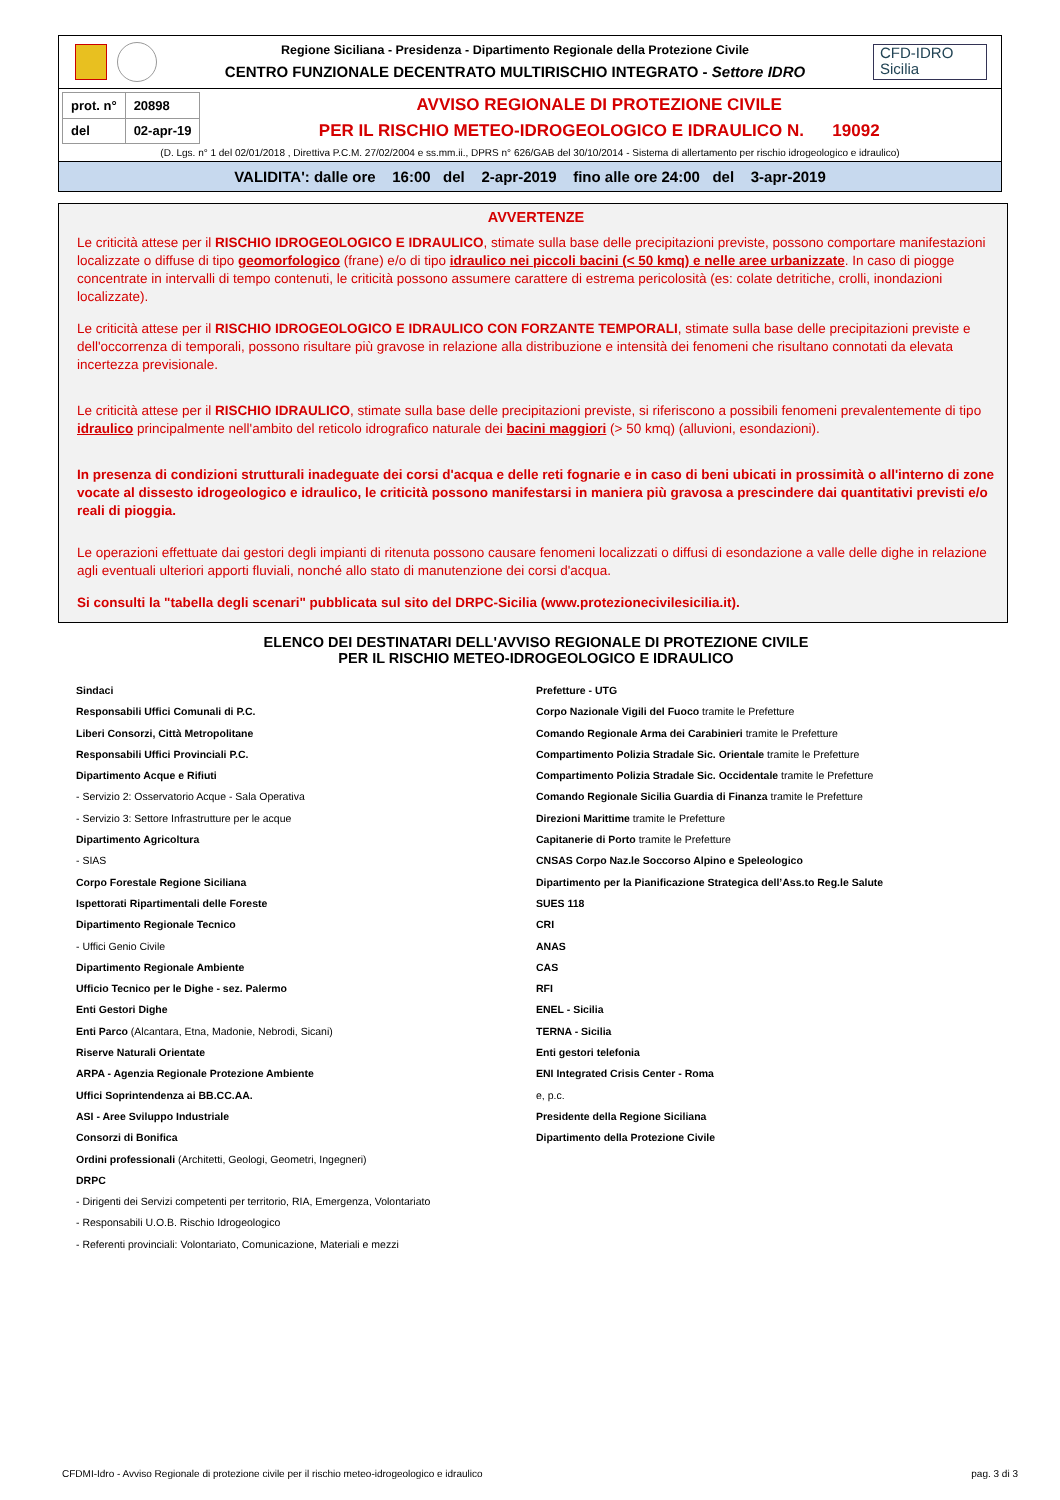Regione Siciliana - Presidenza - Dipartimento Regionale della Protezione Civile
CENTRO FUNZIONALE DECENTRATO MULTIRISCHIO INTEGRATO - Settore IDRO
CFD-IDRO
Sicilia
| prot. n° | 20898 |
| del | 02-apr-19 |
AVVISO REGIONALE DI PROTEZIONE CIVILE
PER IL RISCHIO METEO-IDROGEOLOGICO E IDRAULICO N. 19092
(D. Lgs. n° 1 del 02/01/2018 , Direttiva P.C.M. 27/02/2004 e ss.mm.ii., DPRS n° 626/GAB del 30/10/2014 - Sistema di allertamento per rischio idrogeologico e idraulico)
VALIDITA': dalle ore 16:00 del 2-apr-2019 fino alle ore 24:00 del 3-apr-2019
AVVERTENZE
Le criticità attese per il RISCHIO IDROGEOLOGICO E IDRAULICO, stimate sulla base delle precipitazioni previste, possono comportare manifestazioni localizzate o diffuse di tipo geomorfologico (frane) e/o di tipo idraulico nei piccoli bacini (< 50 kmq) e nelle aree urbanizzate. In caso di piogge concentrate in intervalli di tempo contenuti, le criticità possono assumere carattere di estrema pericolosità (es: colate detritiche, crolli, inondazioni localizzate).
Le criticità attese per il RISCHIO IDROGEOLOGICO E IDRAULICO CON FORZANTE TEMPORALI, stimate sulla base delle precipitazioni previste e dell'occorrenza di temporali, possono risultare più gravose in relazione alla distribuzione e intensità dei fenomeni che risultano connotati da elevata incertezza previsionale.
Le criticità attese per il RISCHIO IDRAULICO, stimate sulla base delle precipitazioni previste, si riferiscono a possibili fenomeni prevalentemente di tipo idraulico principalmente nell'ambito del reticolo idrografico naturale dei bacini maggiori (> 50 kmq) (alluvioni, esondazioni).
In presenza di condizioni strutturali inadeguate dei corsi d'acqua e delle reti fognarie e in caso di beni ubicati in prossimità o all'interno di zone vocate al dissesto idrogeologico e idraulico, le criticità possono manifestarsi in maniera più gravosa a prescindere dai quantitativi previsti e/o reali di pioggia.
Le operazioni effettuate dai gestori degli impianti di ritenuta possono causare fenomeni localizzati o diffusi di esondazione a valle delle dighe in relazione agli eventuali ulteriori apporti fluviali, nonché allo stato di manutenzione dei corsi d'acqua.
Si consulti la "tabella degli scenari" pubblicata sul sito del DRPC-Sicilia (www.protezionecivilesicilia.it).
ELENCO DEI DESTINATARI DELL'AVVISO REGIONALE DI PROTEZIONE CIVILE
PER IL RISCHIO METEO-IDROGEOLOGICO E IDRAULICO
Sindaci
Responsabili Uffici Comunali di P.C.
Liberi Consorzi, Città Metropolitane
Responsabili Uffici Provinciali P.C.
Dipartimento Acque e Rifiuti
- Servizio 2: Osservatorio Acque - Sala Operativa
- Servizio 3: Settore Infrastrutture per le acque
Dipartimento Agricoltura
- SIAS
Corpo Forestale Regione Siciliana
Ispettorati Ripartimentali delle Foreste
Dipartimento Regionale Tecnico
- Uffici Genio Civile
Dipartimento Regionale Ambiente
Ufficio Tecnico per le Dighe - sez. Palermo
Enti Gestori Dighe
Enti Parco (Alcantara, Etna, Madonie, Nebrodi, Sicani)
Riserve Naturali Orientate
ARPA - Agenzia Regionale Protezione Ambiente
Uffici Soprintendenza ai BB.CC.AA.
ASI - Aree Sviluppo Industriale
Consorzi di Bonifica
Ordini professionali (Architetti, Geologi, Geometri, Ingegneri)
DRPC
- Dirigenti dei Servizi competenti per territorio, RIA, Emergenza, Volontariato
- Responsabili U.O.B. Rischio Idrogeologico
- Referenti provinciali: Volontariato, Comunicazione, Materiali e mezzi
Prefetture - UTG
Corpo Nazionale Vigili del Fuoco tramite le Prefetture
Comando Regionale Arma dei Carabinieri tramite le Prefetture
Compartimento Polizia Stradale Sic. Orientale tramite le Prefetture
Compartimento Polizia Stradale Sic. Occidentale tramite le Prefetture
Comando Regionale Sicilia Guardia di Finanza tramite le Prefetture
Direzioni Marittime tramite le Prefetture
Capitanerie di Porto tramite le Prefetture
CNSAS Corpo Naz.le Soccorso Alpino e Speleologico
Dipartimento per la Pianificazione Strategica dell’Ass.to Reg.le Salute
SUES 118
CRI
ANAS
CAS
RFI
ENEL - Sicilia
TERNA - Sicilia
Enti gestori telefonia
ENI Integrated Crisis Center - Roma
e, p.c.
Presidente della Regione Siciliana
Dipartimento della Protezione Civile
CFDMI-Idro - Avviso Regionale di protezione civile per il rischio meteo-idrogeologico e idraulico pag. 3 di 3